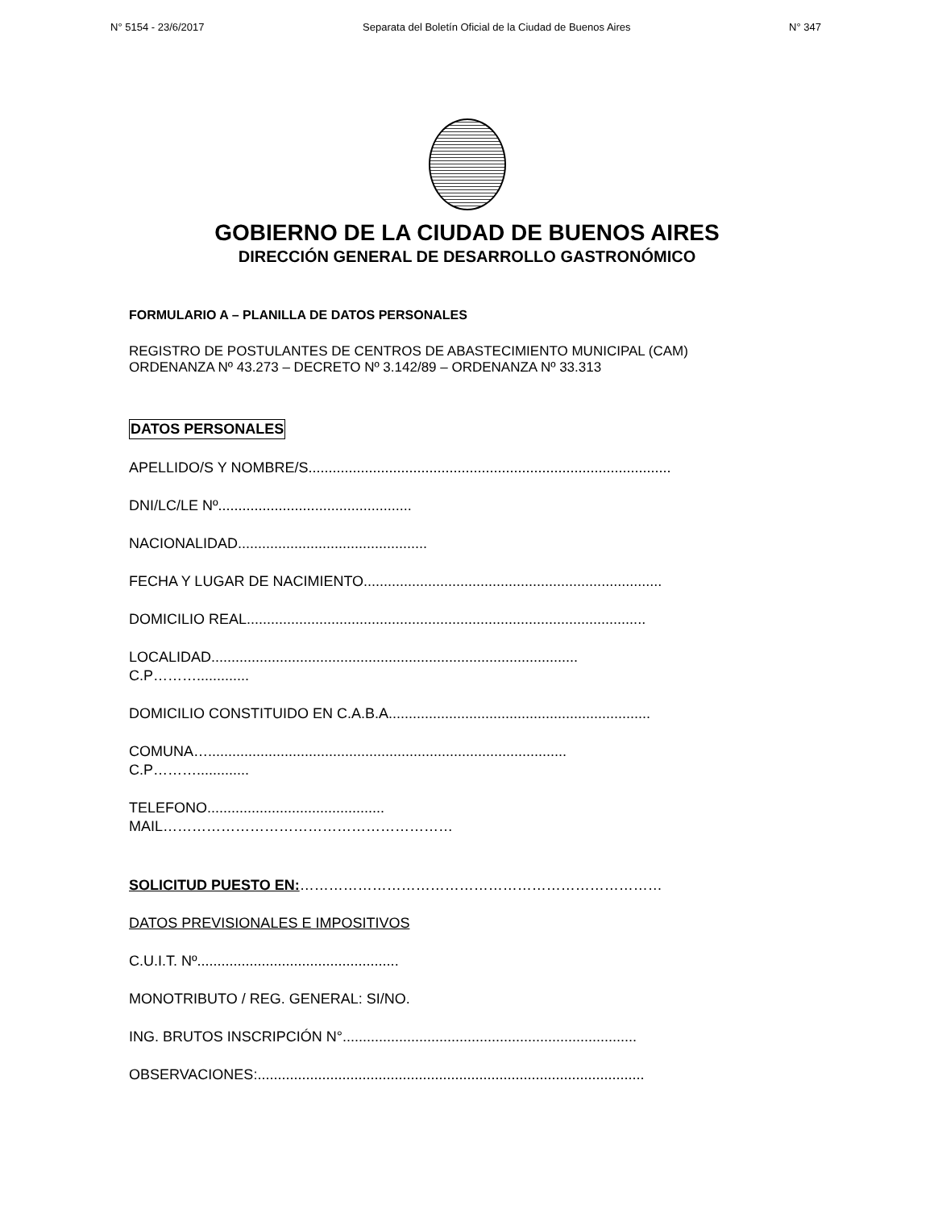N° 5154 - 23/6/2017 Separata del Boletín Oficial de la Ciudad de Buenos Aires N° 347
GOBIERNO DE LA CIUDAD DE BUENOS AIRES
DIRECCIÓN GENERAL DE DESARROLLO GASTRONÓMICO
FORMULARIO A – PLANILLA DE DATOS PERSONALES
REGISTRO DE POSTULANTES DE CENTROS DE ABASTECIMIENTO MUNICIPAL (CAM)
ORDENANZA Nº 43.273 – DECRETO Nº 3.142/89 – ORDENANZA Nº 33.313
DATOS PERSONALES
APELLIDO/S Y NOMBRE/S..........................................................................................
DNI/LC/LE Nº................................................
NACIONALIDAD...............................................
FECHA Y LUGAR DE NACIMIENTO..........................................................................
DOMICILIO REAL...................................................................................................
LOCALIDAD...........................................................................................
C.P……….............
DOMICILIO CONSTITUIDO EN C.A.B.A.................................................................
COMUNA….........................................................................................
C.P……….............
TELEFONO............................................
MAIL……………………………………………………
SOLICITUD PUESTO EN:…………………………………………………………………
DATOS PREVISIONALES E IMPOSITIVOS
C.U.I.T. Nº..................................................
MONOTRIBUTO / REG. GENERAL: SI/NO.
ING. BRUTOS INSCRIPCIÓN N°.........................................................................
OBSERVACIONES:................................................................................................